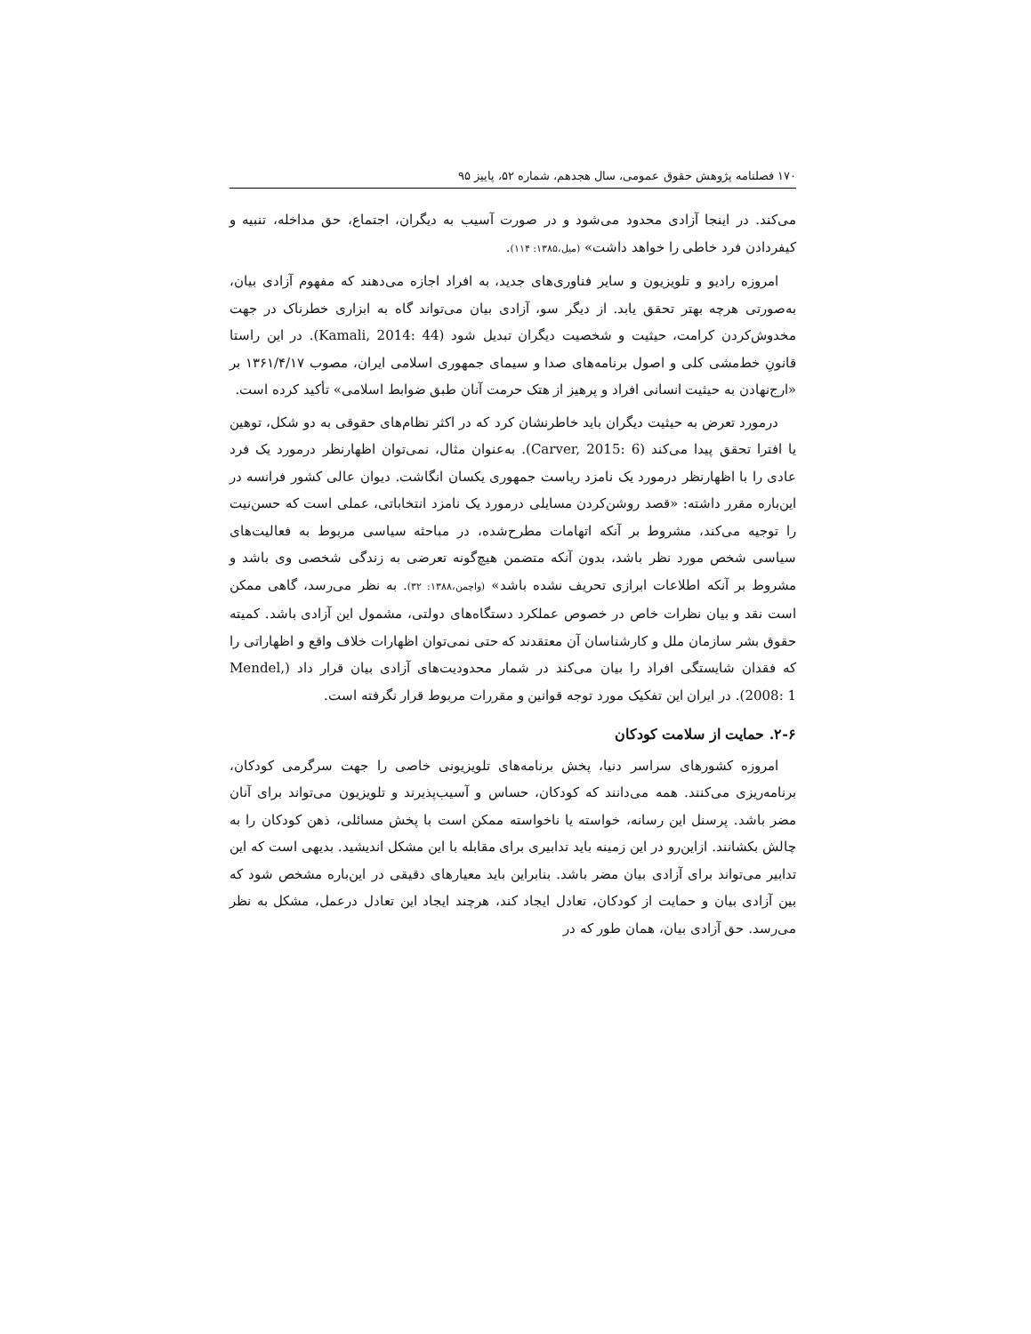۱۷۰ فصلنامه پژوهش حقوق عمومی، سال هجدهم، شماره ۵۲، پاییز ۹۵
می‌کند. در اینجا آزادی محدود می‌شود و در صورت آسیب به دیگران، اجتماع، حق مداخله، تنبیه و کیفردادن فرد خاطی را خواهد داشت» (میل،۱۳۸۵: ۱۱۴).
امروزه رادیو و تلویزیون و سایر فناوری‌های جدید، به افراد اجازه می‌دهند که مفهوم آزادی بیان، به‌صورتی هرچه بهتر تحقق یابد. از دیگر سو، آزادی بیان می‌تواند گاه به ابزاری خطرناک در جهت مخدوش‌کردن کرامت، حیثیت و شخصیت دیگران تبدیل شود (Kamali, 2014: 44). در این راستا قانونِ خط‌مشی کلی و اصول برنامه‌های صدا و سیمای جمهوری اسلامی ایران، مصوب ۱۳۶۱/۴/۱۷ بر «ارج‌نهادن به حیثیت انسانی افراد و پرهیز از هتک حرمت آنان طبق ضوابط اسلامی» تأکید کرده است.
درمورد تعرض به حیثیت دیگران باید خاطرنشان کرد که در اکثر نظام‌های حقوقی به دو شکل، توهین یا افترا تحقق پیدا می‌کند (Carver, 2015: 6). به‌عنوان مثال، نمی‌توان اظهارنظر درمورد یک فرد عادی را با اظهارنظر درمورد یک نامزد ریاست جمهوری یکسان انگاشت. دیوان عالی کشور فرانسه در این‌باره مقرر داشته: «قصد روشن‌کردن مسایلی درمورد یک نامزد انتخاباتی، عملی است که حسن‌نیت را توجیه می‌کند، مشروط بر آنکه اتهامات مطرح‌شده، در مباحثه سیاسی مربوط به فعالیت‌های سیاسی شخص مورد نظر باشد، بدون آنکه متضمن هیچ‌گونه تعرضی به زندگی شخصی وی باشد و مشروط بر آنکه اطلاعات ابرازی تحریف نشده باشد» (واچمن،۱۳۸۸: ۳۲). به نظر می‌رسد، گاهی ممکن است نقد و بیان نظرات خاص در خصوص عملکرد دستگاه‌های دولتی، مشمول این آزادی باشد. کمیته حقوق بشر سازمان ملل و کارشناسان آن معتقدند که حتی نمی‌توان اظهارات خلاف واقع و اظهاراتی را که فقدان شایستگی افراد را بیان می‌کند در شمار محدودیت‌های آزادی بیان قرار داد (Mendel, 2008: 1). در ایران این تفکیک مورد توجه قوانین و مقررات مربوط قرار نگرفته است.
۲-۶. حمایت از سلامت کودکان
امروزه کشورهای سراسر دنیا، پخش برنامه‌های تلویزیونی خاصی را جهت سرگرمی کودکان، برنامه‌ریزی می‌کنند. همه می‌دانند که کودکان، حساس و آسیب‌پذیرند و تلویزیون می‌تواند برای آنان مضر باشد. پرسنل این رسانه، خواسته یا ناخواسته ممکن است با پخش مسائلی، ذهن کودکان را به چالش بکشانند. ازاین‌رو در این زمینه باید تدابیری برای مقابله با این مشکل اندیشید. بدیهی است که این تدابیر می‌تواند برای آزادی بیان مضر باشد. بنابراین باید معیارهای دقیقی در این‌باره مشخص شود که بین آزادی بیان و حمایت از کودکان، تعادل ایجاد کند، هرچند ایجاد این تعادل درعمل، مشکل به نظر می‌رسد. حق آزادی بیان، همان طور که در